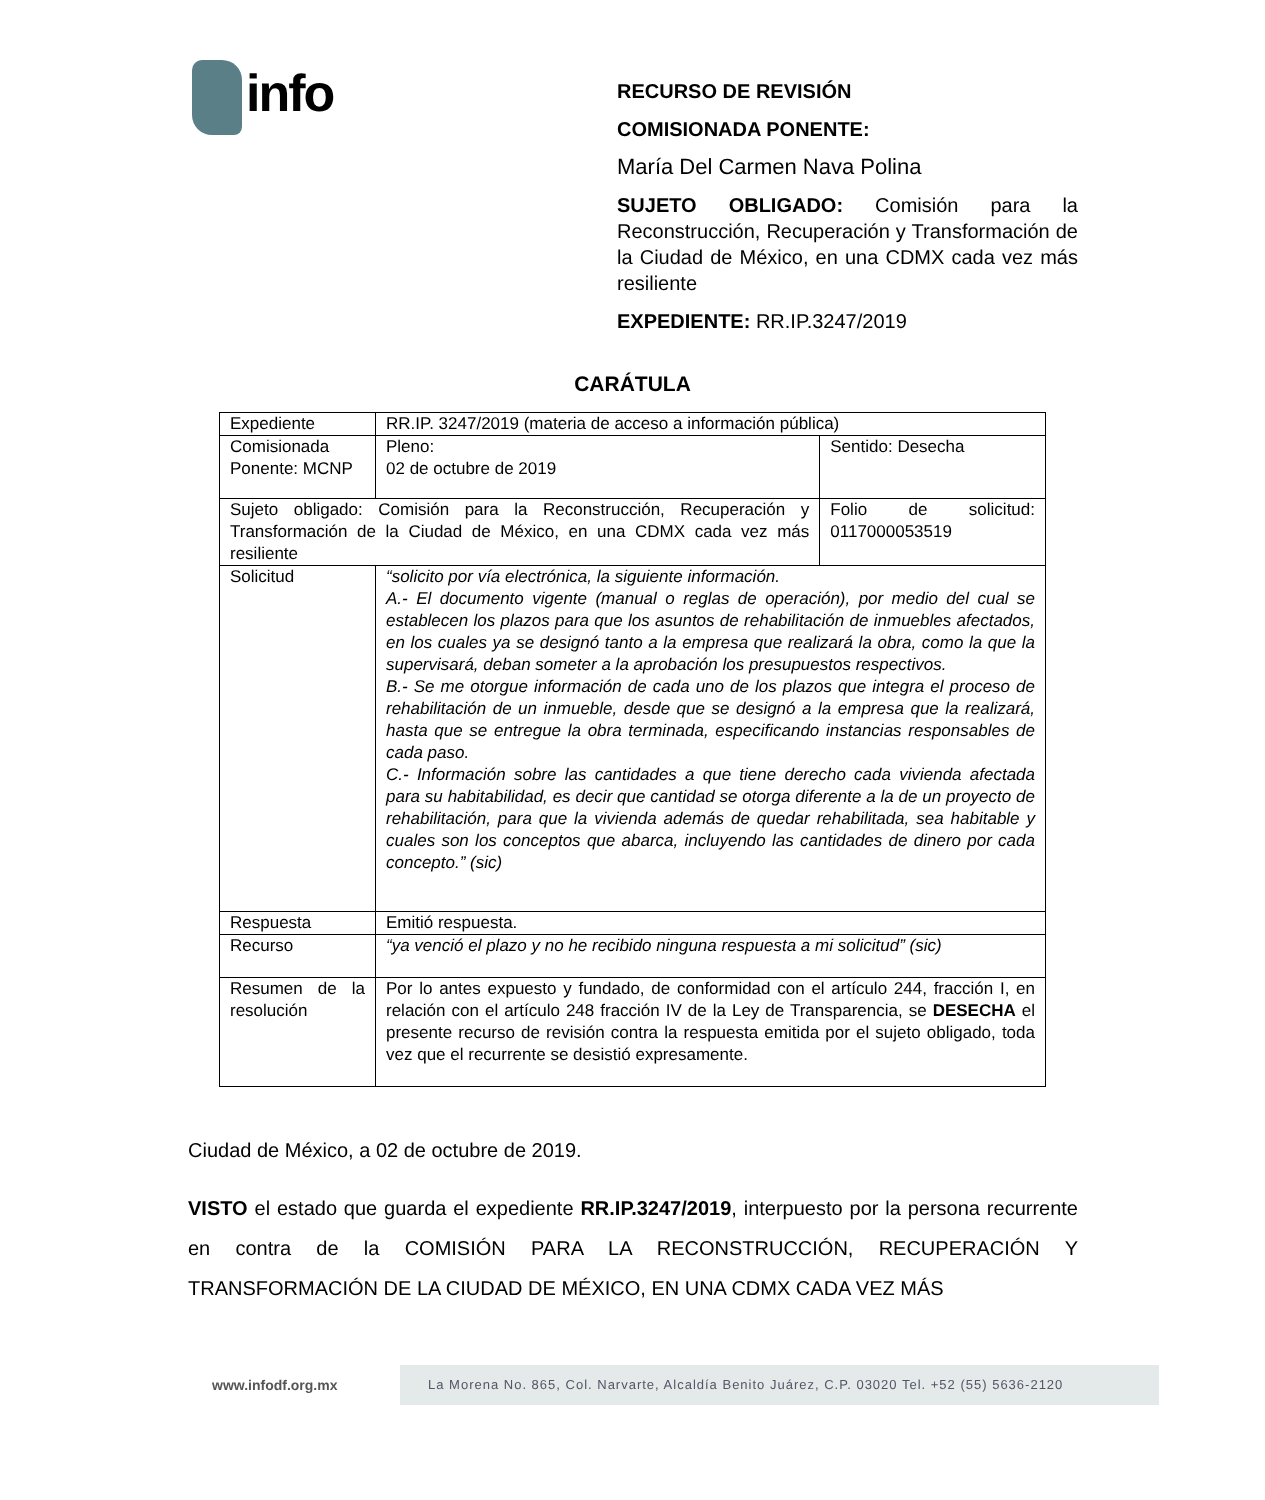info
RECURSO DE REVISIÓN
COMISIONADA PONENTE:
María Del Carmen Nava Polina
SUJETO OBLIGADO: Comisión para la Reconstrucción, Recuperación y Transformación de la Ciudad de México, en una CDMX cada vez más resiliente
EXPEDIENTE: RR.IP.3247/2019
CARÁTULA
| Expediente | RR.IP. 3247/2019 (materia de acceso a información pública) | |
| Comisionada Ponente: MCNP | Pleno: 02 de octubre de 2019 | Sentido: Desecha |
| Sujeto obligado: Comisión para la Reconstrucción, Recuperación y Transformación de la Ciudad de México, en una CDMX cada vez más resiliente | | Folio de solicitud: 0117000053519 |
| Solicitud | “solicito por vía electrónica, la siguiente información. A.- El documento vigente (manual o reglas de operación), por medio del cual se establecen los plazos para que los asuntos de rehabilitación de inmuebles afectados, en los cuales ya se designó tanto a la empresa que realizará la obra, como la que la supervisará, deban someter a la aprobación los presupuestos respectivos. B.- Se me otorgue información de cada uno de los plazos que integra el proceso de rehabilitación de un inmueble, desde que se designó a la empresa que la realizará, hasta que se entregue la obra terminada, especificando instancias responsables de cada paso. C.- Información sobre las cantidades a que tiene derecho cada vivienda afectada para su habitabilidad, es decir que cantidad se otorga diferente a la de un proyecto de rehabilitación, para que la vivienda además de quedar rehabilitada, sea habitable y cuales son los conceptos que abarca, incluyendo las cantidades de dinero por cada concepto.” (sic) | |
| Respuesta | Emitió respuesta. | |
| Recurso | “ya venció el plazo y no he recibido ninguna respuesta a mi solicitud” (sic) | |
| Resumen de la resolución | Por lo antes expuesto y fundado, de conformidad con el artículo 244, fracción I, en relación con el artículo 248 fracción IV de la Ley de Transparencia, se DESECHA el presente recurso de revisión contra la respuesta emitida por el sujeto obligado, toda vez que el recurrente se desistió expresamente. | |
Ciudad de México, a 02 de octubre de 2019.
VISTO el estado que guarda el expediente RR.IP.3247/2019, interpuesto por la persona recurrente en contra de la COMISIÓN PARA LA RECONSTRUCCIÓN, RECUPERACIÓN Y TRANSFORMACIÓN DE LA CIUDAD DE MÉXICO, EN UNA CDMX CADA VEZ MÁS
www.infodf.org.mx
La Morena No. 865, Col. Narvarte, Alcaldía Benito Juárez, C.P. 03020 Tel. +52 (55) 5636-2120